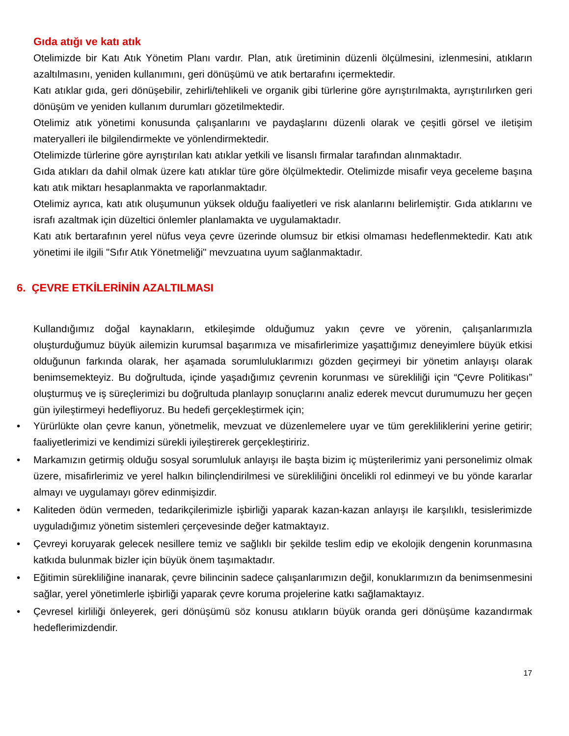Gıda atığı ve katı atık
Otelimizde bir Katı Atık Yönetim Planı vardır. Plan, atık üretiminin düzenli ölçülmesini, izlenmesini, atıkların azaltılmasını, yeniden kullanımını, geri dönüşümü ve atık bertarafını içermektedir.
Katı atıklar gıda, geri dönüşebilir, zehirli/tehlikeli ve organik gibi türlerine göre ayrıştırılmakta, ayrıştırılırken geri dönüşüm ve yeniden kullanım durumları gözetilmektedir.
Otelimiz atık yönetimi konusunda çalışanlarını ve paydaşlarını düzenli olarak ve çeşitli görsel ve iletişim materyalleri ile bilgilendirmekte ve yönlendirmektedir.
Otelimizde türlerine göre ayrıştırılan katı atıklar yetkili ve lisanslı firmalar tarafından alınmaktadır.
Gıda atıkları da dahil olmak üzere katı atıklar türe göre ölçülmektedir. Otelimizde misafir veya geceleme başına katı atık miktarı hesaplanmakta ve raporlanmaktadır.
Otelimiz ayrıca, katı atık oluşumunun yüksek olduğu faaliyetleri ve risk alanlarını belirlemiştir. Gıda atıklarını ve israfı azaltmak için düzeltici önlemler planlamakta ve uygulamaktadır.
Katı atık bertarafının yerel nüfus veya çevre üzerinde olumsuz bir etkisi olmaması hedeflenmektedir. Katı atık yönetimi ile ilgili "Sıfır Atık Yönetmeliği" mevzuatına uyum sağlanmaktadır.
6. ÇEVRE ETKİLERİNİN AZALTILMASI
Kullandığımız doğal kaynakların, etkileşimde olduğumuz yakın çevre ve yörenin, çalışanlarımızla oluşturduğumuz büyük ailemizin kurumsal başarımıza ve misafirlerimize yaşattığımız deneyimlere büyük etkisi olduğunun farkında olarak, her aşamada sorumluluklarımızı gözden geçirmeyi bir yönetim anlayışı olarak benimsemekteyiz. Bu doğrultuda, içinde yaşadığımız çevrenin korunması ve sürekliliği için “Çevre Politikası” oluşturmuş ve iş süreçlerimizi bu doğrultuda planlayıp sonuçlarını analiz ederek mevcut durumumuzu her geçen gün iyileştirmeyi hedefliyoruz. Bu hedefi gerçekleştirmek için;
• Yürürlükte olan çevre kanun, yönetmelik, mevzuat ve düzenlemelere uyar ve tüm gerekliliklerini yerine getirir; faaliyetlerimizi ve kendimizi sürekli iyileştirerek gerçekleştiririz.
• Markamızın getirmiş olduğu sosyal sorumluluk anlayışı ile başta bizim iç müşterilerimiz yani personelimiz olmak üzere, misafirlerimiz ve yerel halkın bilinçlendirilmesi ve sürekliliğini öncelikli rol edinmeyi ve bu yönde kararlar almayı ve uygulamayı görev edinmişizdir.
• Kaliteden ödün vermeden, tedarikçilerimizle işbirliği yaparak kazan-kazan anlayışı ile karşılıklı, tesislerimizde uyguladığımız yönetim sistemleri çerçevesinde değer katmaktayız.
• Çevreyi koruyarak gelecek nesillere temiz ve sağlıklı bir şekilde teslim edip ve ekolojik dengenin korunmasına katkıda bulunmak bizler için büyük önem taşımaktadır.
• Eğitimin sürekliliğine inanarak, çevre bilincinin sadece çalışanlarımızın değil, konuklarımızın da benimsenmesini sağlar, yerel yönetimlerle işbirliği yaparak çevre koruma projelerine katkı sağlamaktayız.
• Çevresel kirliliği önleyerek, geri dönüşümü söz konusu atıkların büyük oranda geri dönüşüme kazandırmak hedeflerimizdendir.
17